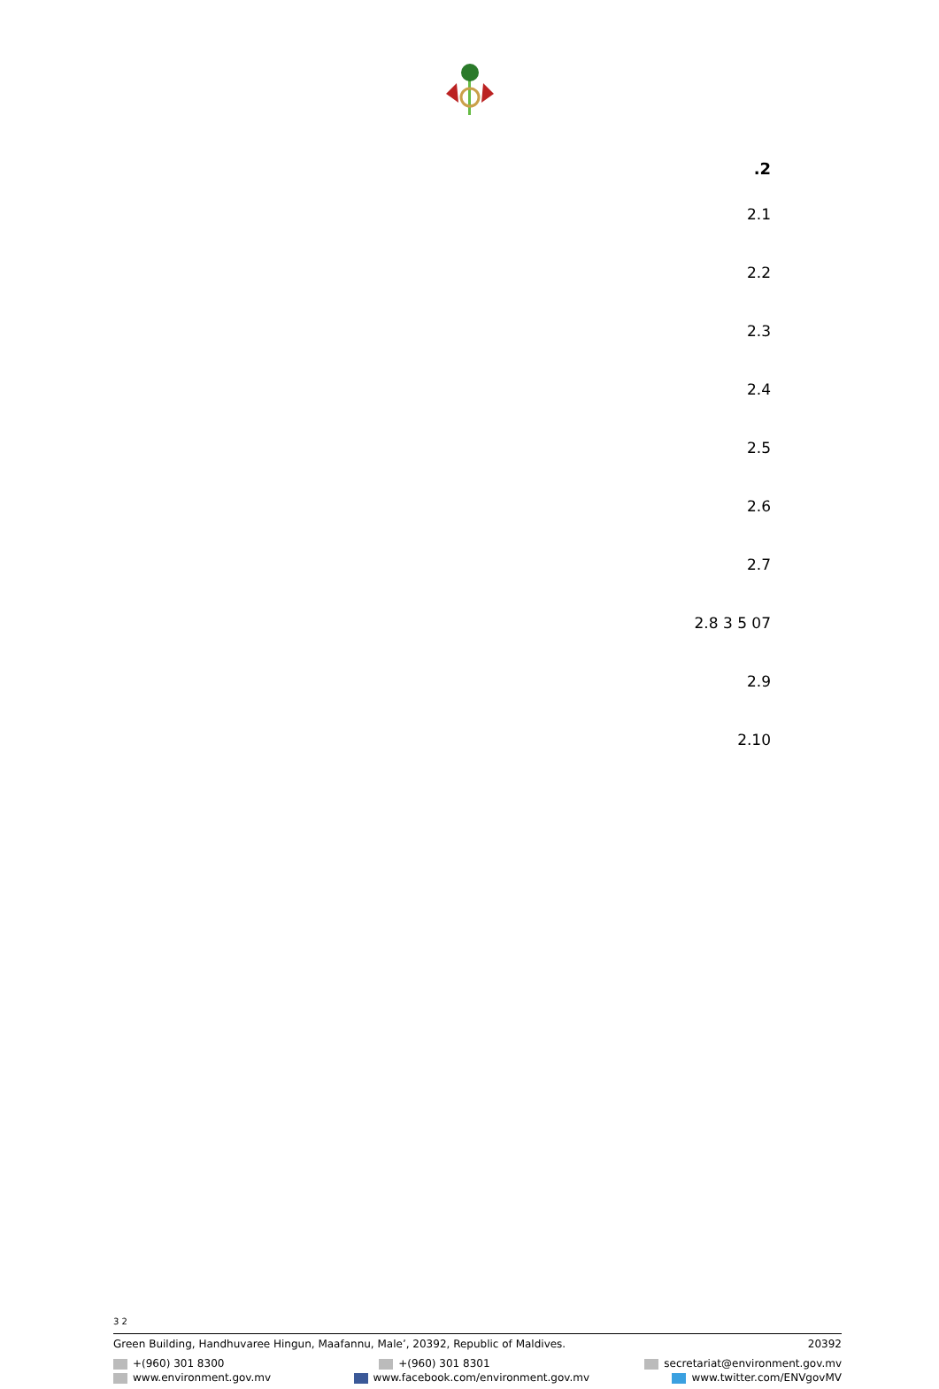2.
2.1
2.2
2.3
2.4
2.5
2.6
2.7
2.8 3 5 07
2.9
2.10
3 2
Green Building, Handhuvaree Hingun, Maafannu, Male’, 20392, Republic of Maldives. 20392
+(960) 301 8300 +(960) 301 8301 secretariat@environment.gov.mv
www.environment.gov.mv www.facebook.com/environment.gov.mv www.twitter.com/ENVgovMV